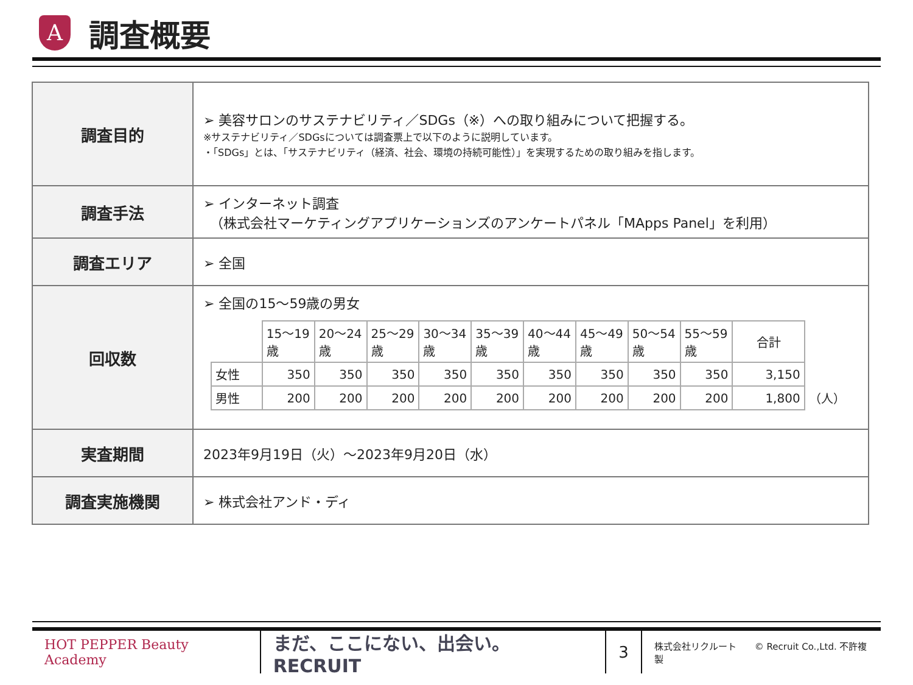A
調査概要
| 調査目的 | ➢ 美容サロンのサステナビリティ／SDGs（※）への取り組みについて把握する。 ※サステナビリティ／SDGsについては調査票上で以下のように説明しています。 ・「SDGs」とは、「サステナビリティ（経済、社会、環境の持続可能性）」を実現するための取り組みを指します。 |
| 調査手法 | ➢ インターネット調査 （株式会社マーケティングアプリケーションズのアンケートパネル「MApps Panel」を利用） |
| 調査エリア | ➢ 全国 |
| 回収数 | ➢ 全国の15～59歳の男女 / / 15～19歳 / 20～24歳 / 25～29歳 / 30～34歳 / 35～39歳 / 40～44歳 / 45～49歳 / 50～54歳 / 55～59歳 / 合計 / / / --- / --- / --- / --- / --- / --- / --- / --- / --- / --- / --- / --- / / 女性 / 350 / 350 / 350 / 350 / 350 / 350 / 350 / 350 / 350 / 3,150 / / / 男性 / 200 / 200 / 200 / 200 / 200 / 200 / 200 / 200 / 200 / 1,800 / （人） / |
| 実査期間 | 2023年9月19日（火）～2023年9月20日（水） |
| 調査実施機関 | ➢ 株式会社アンド・ディ |
HOT PEPPER Beauty Academy
まだ、ここにない、出会い。 RECRUIT
3
株式会社リクルート　　© Recruit Co.,Ltd. 不許複製